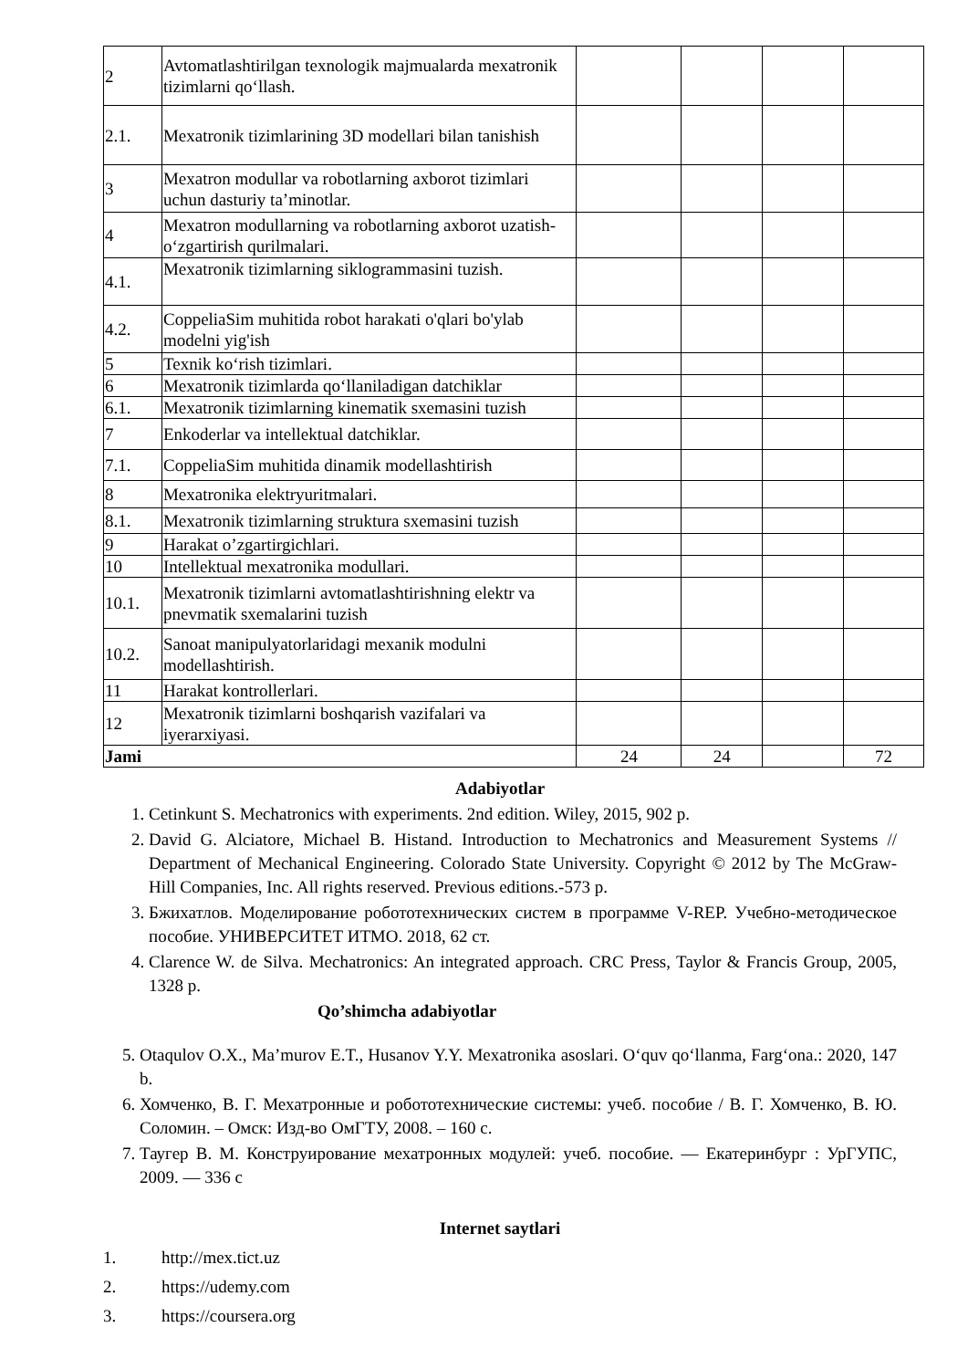| 2 | Avtomatlashtirilgan texnologik majmualarda mexatronik tizimlarni qo‘llash. | | | | |
| 2.1. | Mexatronik tizimlarining 3D modellari bilan tanishish | | | | |
| 3 | Mexatron modullar va robotlarning axborot tizimlari uchun dasturiy ta’minotlar. | | | | |
| 4 | Mexatron modullarning va robotlarning axborot uzatish-o‘zgartirish qurilmalari. | | | | |
| 4.1. | Mexatronik tizimlarning siklogrammasini tuzish. | | | | |
| 4.2. | CoppeliaSim muhitida robot harakati o'qlari bo'ylab modelni yig'ish | | | | |
| 5 | Texnik ko‘rish tizimlari. | | | | |
| 6 | Mexatronik tizimlarda qo‘llaniladigan datchiklar | | | | |
| 6.1. | Mexatronik tizimlarning kinematik sxemasini tuzish | | | | |
| 7 | Enkoderlar va intellektual datchiklar. | | | | |
| 7.1. | CoppeliaSim muhitida dinamik modellashtirish | | | | |
| 8 | Mexatronika elektryuritmalari. | | | | |
| 8.1. | Mexatronik tizimlarning struktura sxemasini tuzish | | | | |
| 9 | Harakat o’zgartirgichlari. | | | | |
| 10 | Intellektual mexatronika modullari. | | | | |
| 10.1. | Mexatronik tizimlarni avtomatlashtirishning elektr va pnevmatik sxemalarini tuzish | | | | |
| 10.2. | Sanoat manipulyatorlaridagi mexanik modulni modellashtirish. | | | | |
| 11 | Harakat kontrollerlari. | | | | |
| 12 | Mexatronik tizimlarni boshqarish vazifalari va iyerarxiyasi. | | | | |
| Jami | | 24 | 24 | | 72 |
Adabiyotlar
1. Cetinkunt S. Mechatronics with experiments. 2nd edition. Wiley, 2015, 902 p.
2. David G. Alciatore, Michael B. Histand. Introduction to Mechatronics and Measurement Systems // Department of Mechanical Engineering. Colorado State University. Copyright © 2012 by The McGraw-Hill Companies, Inc. All rights reserved. Previous editions.-573 p.
3. Бжихатлов. Моделирование робототехнических систем в программе V-REP. Учебно-методическое пособие. УНИВЕРСИТЕТ ИТМО. 2018, 62 ст.
4. Clarence W. de Silva. Mechatronics: An integrated approach. CRC Press, Taylor & Francis Group, 2005, 1328 p.
Qo’shimcha adabiyotlar
5. Otaqulov O.X., Ma’murov E.T., Husanov Y.Y. Mexatronika asoslari. O‘quv qo‘llanma, Farg‘ona.: 2020, 147 b.
6. Хомченко, В. Г. Мехатронные и робототехнические системы: учеб. пособие / В. Г. Хомченко, В. Ю. Соломин. – Омск: Изд-во ОмГТУ, 2008. – 160 с.
7. Таугер В. М. Конструирование мехатронных модулей: учеб. пособие. — Екатеринбург : УрГУПС, 2009. — 336 с
Internet saytlari
1. http://mex.tict.uz
2. https://udemy.com
3. https://coursera.org